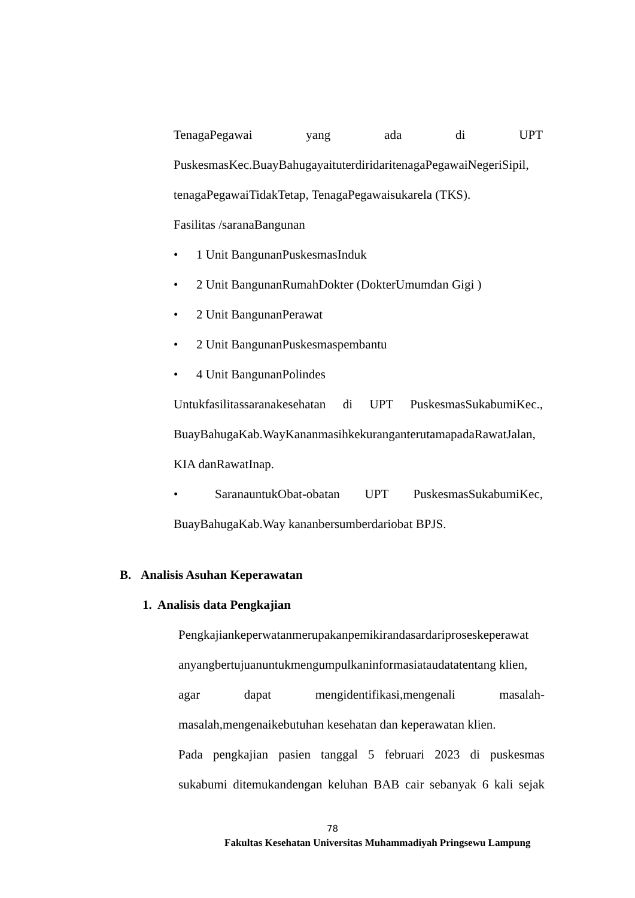TenagaPegawai yang ada di UPT
PuskesmasKec.BuayBahugayaituterdiridaritenagaPegawaiNegeriSipil,
tenagaPegawaiTidakTetap, TenagaPegawaisukarela (TKS).
Fasilitas /saranaBangunan
• 1 Unit BangunanPuskesmasInduk
• 2 Unit BangunanRumahDokter (DokterUmumdan Gigi )
• 2 Unit BangunanPerawat
• 2 Unit BangunanPuskesmaspembantu
• 4 Unit BangunanPolindes
Untukfasilitassaranakesehatan di UPT PuskesmasSukabumiKec.,
BuayBahugaKab.WayKananmasihkekuranganterutamapadaRawatJalan,
KIA danRawatInap.
• SaranauntukObat-obatan UPT PuskesmasSukabumiKec,
BuayBahugaKab.Way kananbersumberdariobat BPJS.
B. Analisis Asuhan Keperawatan
1. Analisis data Pengkajian
Pengkajiankeperwatanmerupakanpemikirandasardariproseskeperawat
anyangbertujuanuntukmengumpulkaninformasiataudatatentang klien,
agar dapat mengidentifikasi,mengenali masalah-
masalah,mengenaikebutuhan kesehatan dan keperawatan klien.
Pada pengkajian pasien tanggal 5 februari 2023 di puskesmas
sukabumi ditemukandengan keluhan BAB cair sebanyak 6 kali sejak
78
Fakultas Kesehatan Universitas Muhammadiyah Pringsewu Lampung